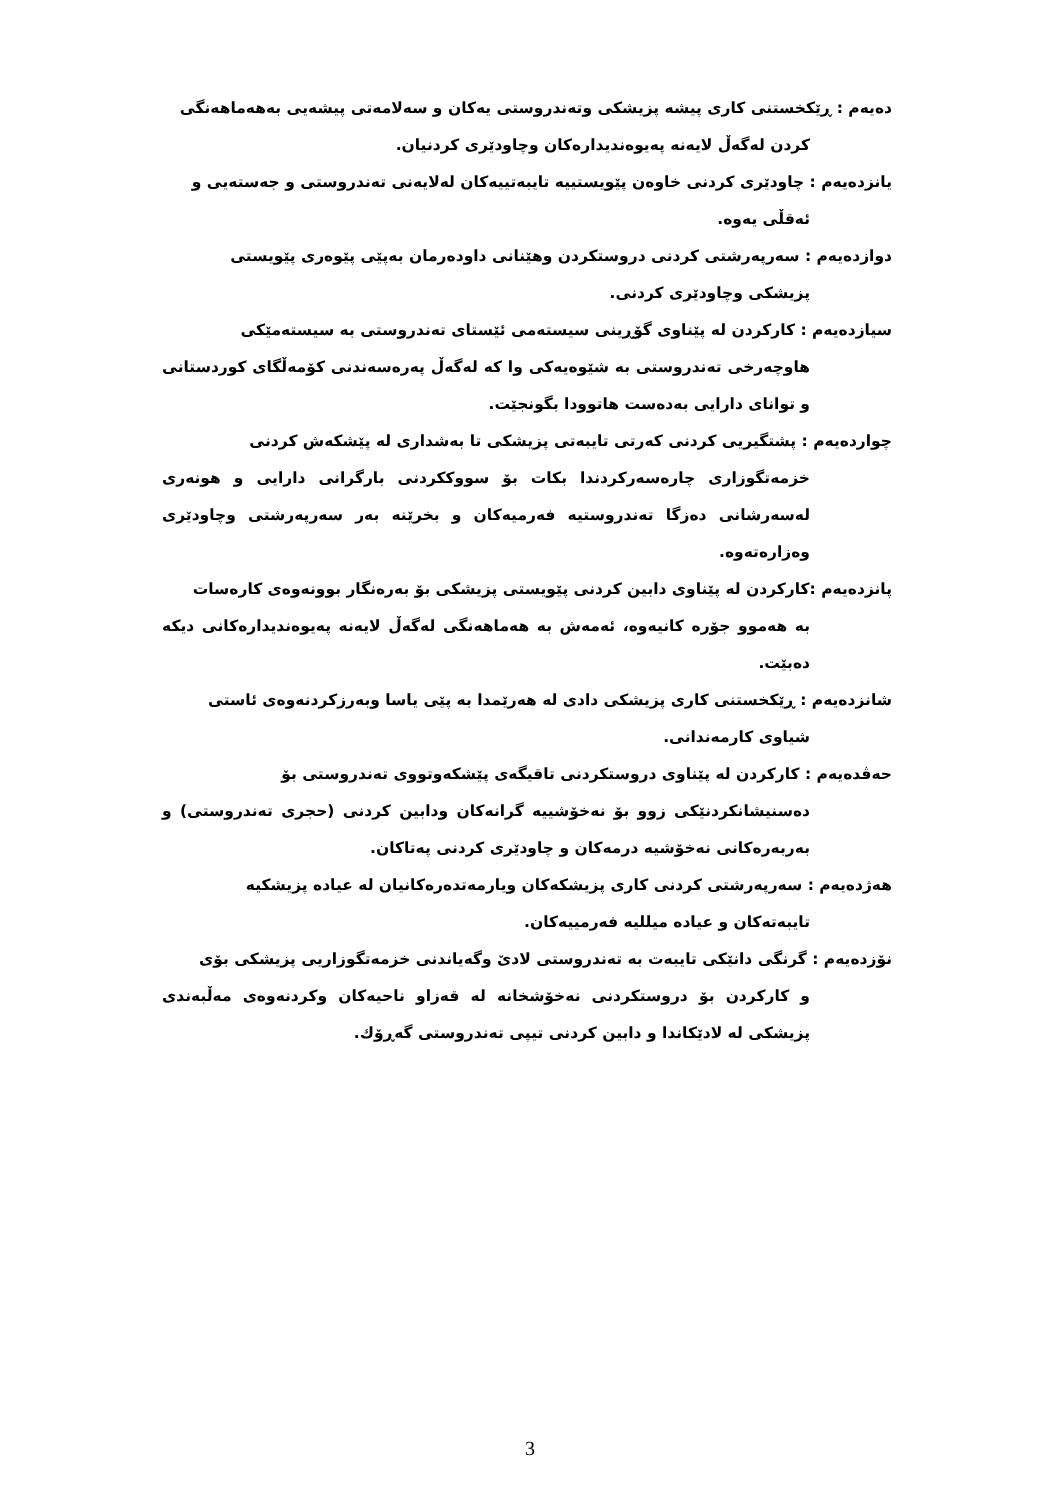دەیەم : ڕێکخستنی کاری پیشە پزیشکی وتەندروستی یەکان و سەلامەتی پیشەیی بەهەماهەنگی
کردن لەگەڵ لایەنە پەیوەندیدارەکان وچاودێری کردنیان.
یانزدەیەم : چاودێری کردنی خاوەن پێویستییە تایبەتییەکان لەلایەنی تەندروستی و جەستەیی و
ئەقڵی یەوە.
دوازدەیەم : سەرپەرشتی کردنی دروستکردن وهێنانی داودەرمان بەپێی پێوەری پێویستی
پزیشکی وچاودێری کردنی.
سیازدەیەم : کارکردن لە پێناوی گۆڕینی سیستەمی ئێستای تەندروستی بە سیستەمێکی
هاوچەرخی تەندروستی بە شێوەیەکی وا کە لەگەڵ پەرەسەندنی کۆمەڵگای کوردستانی و توانای دارایی بەدەست هاتوودا بگونجێت.
چواردەیەم : پشتگیریی کردنی کەرتی تایبەتی پزیشکی تا بەشداری لە پێشکەش کردنی
خزمەتگوزاری چارەسەرکردندا بکات بۆ سووککردنی بارگرانی دارایی و هونەری لەسەرشانی دەزگا تەندروستیە فەرمیەکان و بخرێنە بەر سەرپەرشتی وچاودێری وەزارەتەوە.
پانزدەیەم :کارکردن لە پێناوی دابین کردنی پێویستی پزیشکی بۆ بەرەنگار بوونەوەی کارەسات
بە هەموو جۆرە کانیەوە، ئەمەش بە هەماهەنگی لەگەڵ لایەنە پەیوەندیدارەکانی دیکە دەبێت.
شانزدەیەم : ڕێکخستنی کاری پزیشکی دادی لە هەرێمدا بە پێی یاسا وبەرزکردنەوەی ئاستی
شیاوی کارمەندانی.
حەڤدەیەم : کارکردن لە پێناوی دروستکردنی تاقیگەی پێشکەوتووی تەندروستی بۆ
دەسنیشانکردنێکی زوو بۆ نەخۆشییە گرانەکان ودابین کردنی (حجری تەندروستی) و بەربەرەکانی نەخۆشیە درمەکان و چاودێری کردنی پەتاکان.
هەژدەیەم : سەرپەرشتی کردنی کاری پزیشکەکان ویارمەتدەرەکانیان لە عیادە پزیشکیە
تایبەتەکان و عیادە میللیە فەرمییەکان.
نۆزدەیەم : گرنگی دانێکی تایبەت بە تەندروستی لادێ وگەیاندنی خزمەتگوزاریی پزیشکی بۆی
و کارکردن بۆ دروستکردنی نەخۆشخانە لە قەزاو ناحیەکان وکردنەوەی مەڵبەندی پزیشکی لە لادێکاندا و دابین کردنی تیپی تەندروستی گەڕۆك.
3